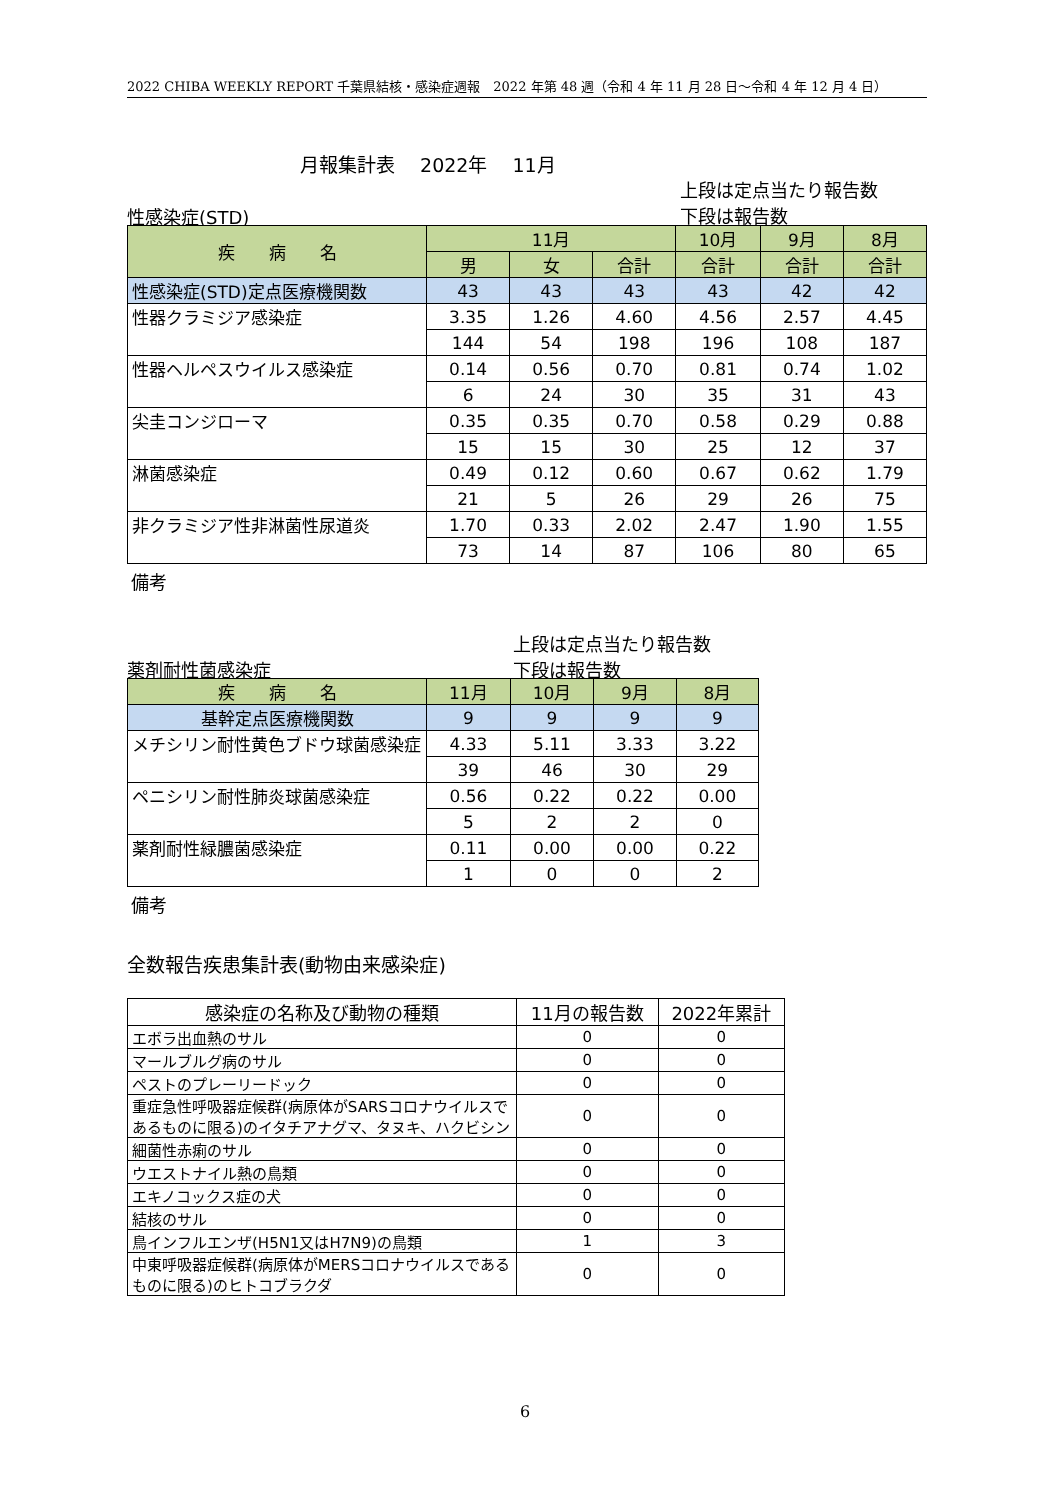2022 CHIBA WEEKLY REPORT 千葉県結核・感染症週報　2022 年第 48 週（令和 4 年 11 月 28 日～令和 4 年 12 月 4 日）
月報集計表　 2022年　 11月
上段は定点当たり報告数
下段は報告数
性感染症(STD)
| 疾 病 名 | 11月 | | | 10月 | 9月 | 8月 |
| --- | --- | --- | --- | --- | --- | --- |
| | 男 | 女 | 合計 | 合計 | 合計 | 合計 |
| 性感染症(STD)定点医療機関数 | 43 | 43 | 43 | 43 | 42 | 42 |
| 性器クラミジア感染症 | 3.35 | 1.26 | 4.60 | 4.56 | 2.57 | 4.45 |
| | 144 | 54 | 198 | 196 | 108 | 187 |
| 性器ヘルペスウイルス感染症 | 0.14 | 0.56 | 0.70 | 0.81 | 0.74 | 1.02 |
| | 6 | 24 | 30 | 35 | 31 | 43 |
| 尖圭コンジローマ | 0.35 | 0.35 | 0.70 | 0.58 | 0.29 | 0.88 |
| | 15 | 15 | 30 | 25 | 12 | 37 |
| 淋菌感染症 | 0.49 | 0.12 | 0.60 | 0.67 | 0.62 | 1.79 |
| | 21 | 5 | 26 | 29 | 26 | 75 |
| 非クラミジア性非淋菌性尿道炎 | 1.70 | 0.33 | 2.02 | 2.47 | 1.90 | 1.55 |
| | 73 | 14 | 87 | 106 | 80 | 65 |
備考
上段は定点当たり報告数
下段は報告数
薬剤耐性菌感染症
| 疾 病 名 | 11月 | 10月 | 9月 | 8月 |
| --- | --- | --- | --- | --- |
| 基幹定点医療機関数 | 9 | 9 | 9 | 9 |
| メチシリン耐性黄色ブドウ球菌感染症 | 4.33 | 5.11 | 3.33 | 3.22 |
| | 39 | 46 | 30 | 29 |
| ペニシリン耐性肺炎球菌感染症 | 0.56 | 0.22 | 0.22 | 0.00 |
| | 5 | 2 | 2 | 0 |
| 薬剤耐性緑膿菌感染症 | 0.11 | 0.00 | 0.00 | 0.22 |
| | 1 | 0 | 0 | 2 |
備考
全数報告疾患集計表(動物由来感染症)
| 感染症の名称及び動物の種類 | 11月の報告数 | 2022年累計 |
| --- | --- | --- |
| エボラ出血熱のサル | 0 | 0 |
| マールブルグ病のサル | 0 | 0 |
| ペストのプレーリードック | 0 | 0 |
| 重症急性呼吸器症候群(病原体がSARSコロナウイルスであるものに限る)のイタチアナグマ、タヌキ、ハクビシン | 0 | 0 |
| 細菌性赤痢のサル | 0 | 0 |
| ウエストナイル熱の鳥類 | 0 | 0 |
| エキノコックス症の犬 | 0 | 0 |
| 結核のサル | 0 | 0 |
| 鳥インフルエンザ(H5N1又はH7N9)の鳥類 | 1 | 3 |
| 中東呼吸器症候群(病原体がMERSコロナウイルスであるものに限る)のヒトコブラクダ | 0 | 0 |
6